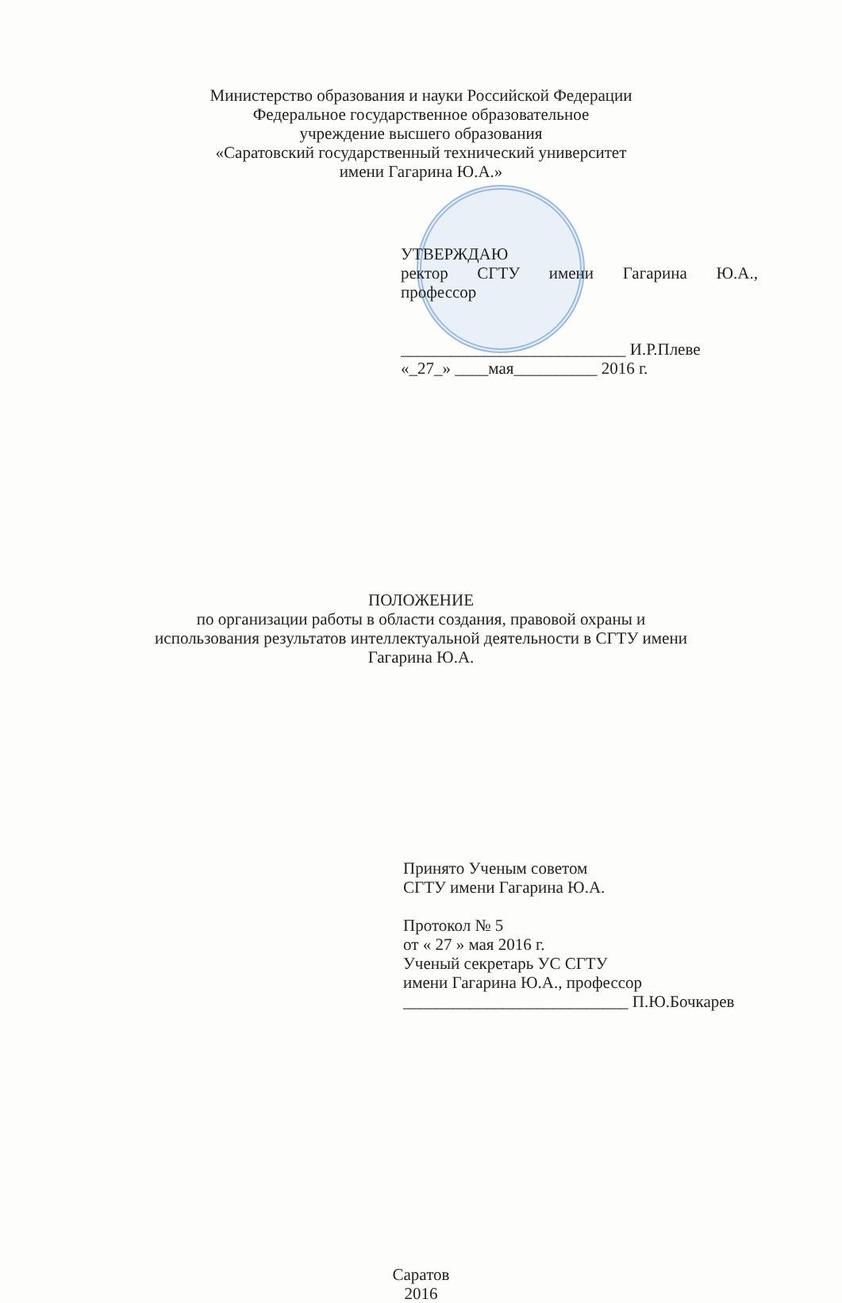Министерство образования и науки Российской Федерации
Федеральное государственное образовательное
учреждение высшего образования
«Саратовский государственный технический университет
имени Гагарина Ю.А.»
УТВЕРЖДАЮ
ректор СГТУ имени Гагарина Ю.А.,
профессор
___________________________ И.Р.Плеве
«_27_» ____мая__________ 2016 г.
ПОЛОЖЕНИЕ
по организации работы в области создания, правовой охраны и
использования результатов интеллектуальной деятельности в СГТУ имени
Гагарина Ю.А.
Принято Ученым советом
СГТУ имени Гагарина Ю.А.
Протокол № 5
от « 27 » мая 2016 г.
Ученый секретарь УС СГТУ
имени Гагарина Ю.А., профессор
___________________________ П.Ю.Бочкарев
Саратов
2016